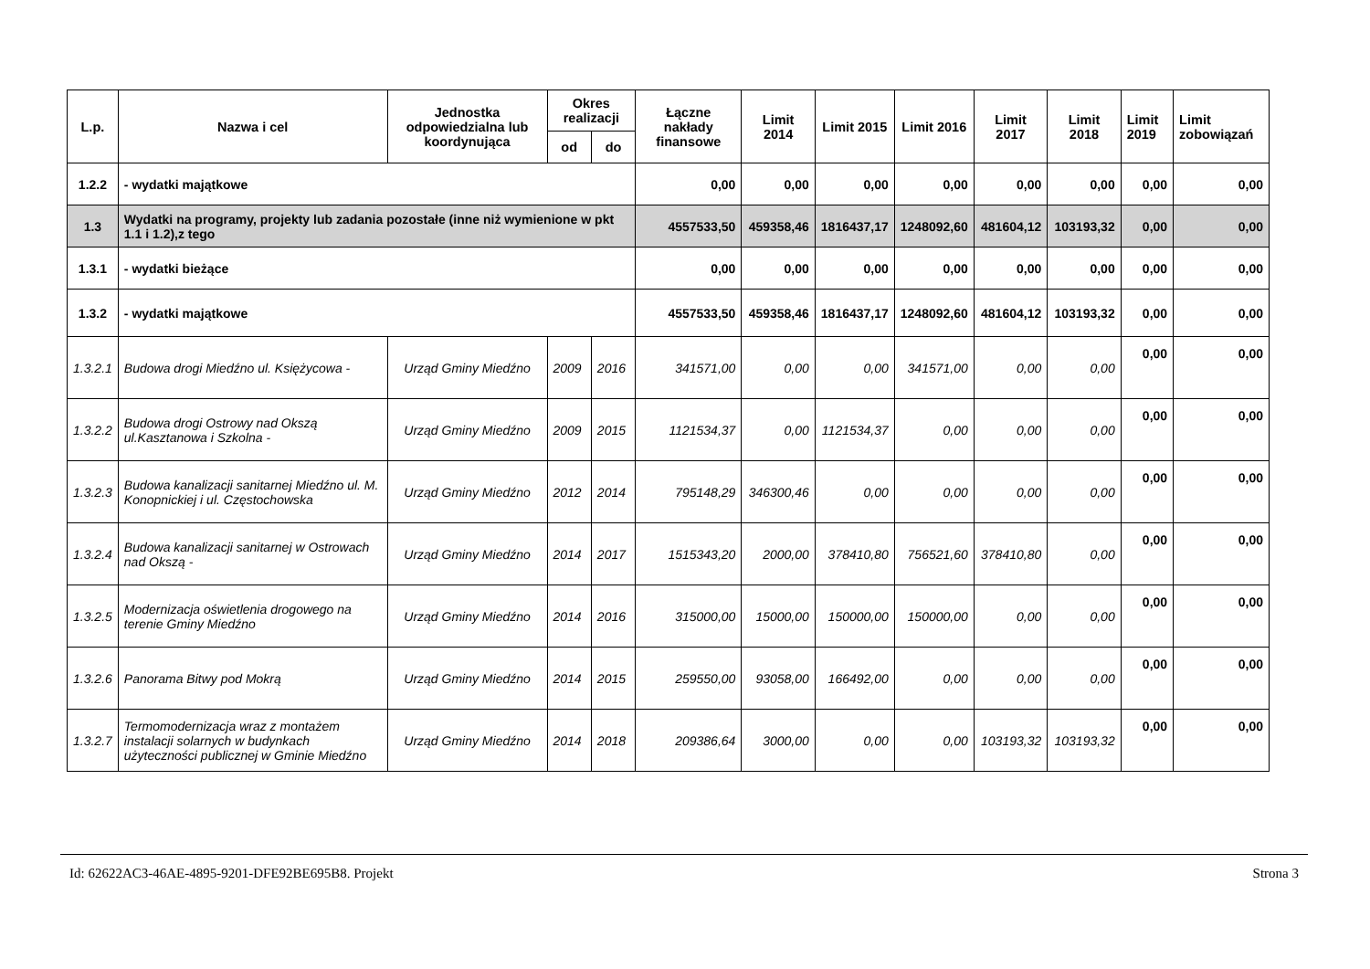| L.p. | Nazwa i cel | Jednostka odpowiedzialna lub koordynująca | Okres realizacji | | Łączne nakłady finansowe | Limit 2014 | Limit 2015 | Limit 2016 | Limit 2017 | Limit 2018 | Limit 2019 | Limit zobowiązań |
| --- | --- | --- | --- | --- | --- | --- | --- | --- | --- | --- | --- | --- |
| | | | od | do | | | | | | | | |
| 1.2.2 | - wydatki majątkowe | | | | 0,00 | 0,00 | 0,00 | 0,00 | 0,00 | 0,00 | 0,00 | 0,00 |
| 1.3 | Wydatki na programy, projekty lub zadania pozostałe (inne niż wymienione w pkt 1.1 i 1.2),z tego | | | | 4557533,50 | 459358,46 | 1816437,17 | 1248092,60 | 481604,12 | 103193,32 | 0,00 | 0,00 |
| 1.3.1 | - wydatki bieżące | | | | 0,00 | 0,00 | 0,00 | 0,00 | 0,00 | 0,00 | 0,00 | 0,00 |
| 1.3.2 | - wydatki majątkowe | | | | 4557533,50 | 459358,46 | 1816437,17 | 1248092,60 | 481604,12 | 103193,32 | 0,00 | 0,00 |
| 1.3.2.1 | Budowa drogi Miedźno ul. Księżycowa - | Urząd Gminy Miedźno | 2009 | 2016 | 341571,00 | 0,00 | 0,00 | 341571,00 | 0,00 | 0,00 | 0,00 | 0,00 |
| 1.3.2.2 | Budowa drogi Ostrowy nad Okszą ul.Kasztanowa i Szkolna - | Urząd Gminy Miedźno | 2009 | 2015 | 1121534,37 | 0,00 | 1121534,37 | 0,00 | 0,00 | 0,00 | 0,00 | 0,00 |
| 1.3.2.3 | Budowa kanalizacji sanitarnej Miedźno ul. M. Konopnickiej i ul. Częstochowska | Urząd Gminy Miedźno | 2012 | 2014 | 795148,29 | 346300,46 | 0,00 | 0,00 | 0,00 | 0,00 | 0,00 | 0,00 |
| 1.3.2.4 | Budowa kanalizacji sanitarnej w Ostrowach nad Okszą - | Urząd Gminy Miedźno | 2014 | 2017 | 1515343,20 | 2000,00 | 378410,80 | 756521,60 | 378410,80 | 0,00 | 0,00 | 0,00 |
| 1.3.2.5 | Modernizacja oświetlenia drogowego na terenie Gminy Miedźno | Urząd Gminy Miedźno | 2014 | 2016 | 315000,00 | 15000,00 | 150000,00 | 150000,00 | 0,00 | 0,00 | 0,00 | 0,00 |
| 1.3.2.6 | Panorama Bitwy pod Mokrą | Urząd Gminy Miedźno | 2014 | 2015 | 259550,00 | 93058,00 | 166492,00 | 0,00 | 0,00 | 0,00 | 0,00 | 0,00 |
| 1.3.2.7 | Termomodernizacja wraz z montażem instalacji solarnych w budynkach użyteczności publicznej w Gminie Miedźno | Urząd Gminy Miedźno | 2014 | 2018 | 209386,64 | 3000,00 | 0,00 | 0,00 | 103193,32 | 103193,32 | 0,00 | 0,00 |
Id: 62622AC3-46AE-4895-9201-DFE92BE695B8. Projekt Strona 3